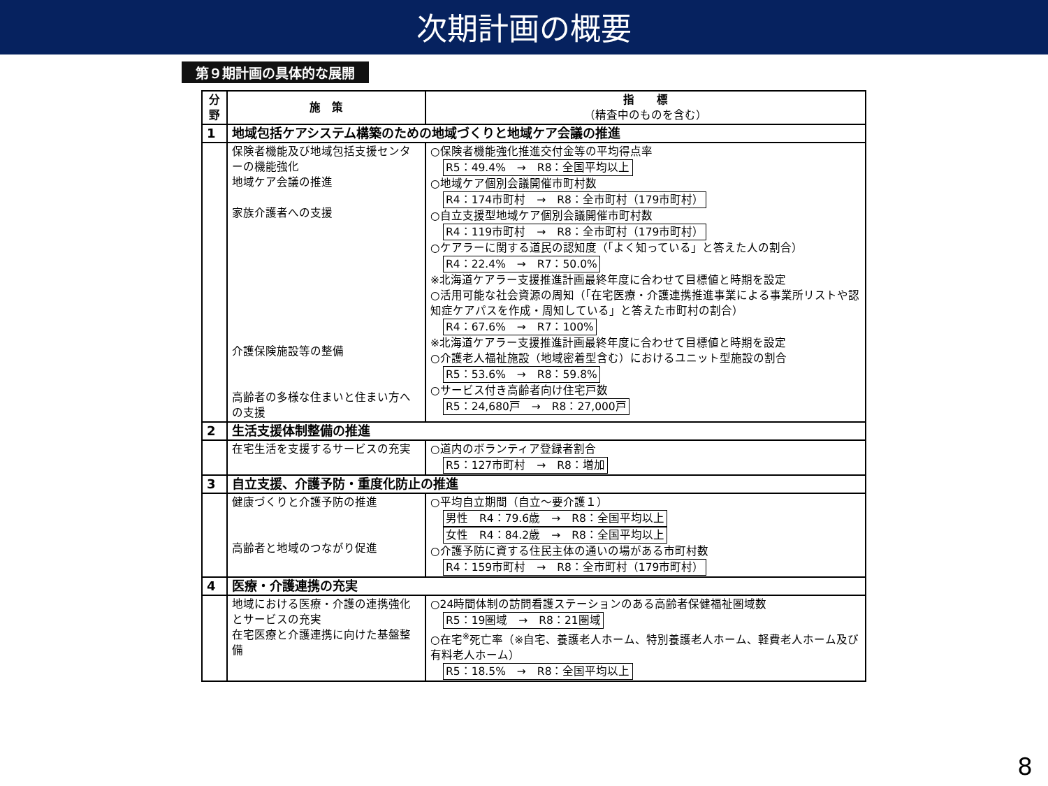次期計画の概要
第９期計画の具体的な展開
| 分野 | 施 策 | 指 標 （精査中のものを含む） |
| --- | --- | --- |
| 1 | 地域包括ケアシステム構築のための地域づくりと地域ケア会議の推進 | |
| | 保険者機能及び地域包括支援センターの機能強化 地域ケア会議の推進 家族介護者への支援 介護保険施設等の整備 高齢者の多様な住まいと住まい方への支援 | ○保険者機能強化推進交付金等の平均得点率 R5：49.4% → R8：全国平均以上 ○地域ケア個別会議開催市町村数 R4：174市町村 → R8：全市町村（179市町村） ○自立支援型地域ケア個別会議開催市町村数 R4：119市町村 → R8：全市町村（179市町村） ○ケアラーに関する道民の認知度（「よく知っている」と答えた人の割合） R4：22.4% → R7：50.0% ※北海道ケアラー支援推進計画最終年度に合わせて目標値と時期を設定 ○活用可能な社会資源の周知（「在宅医療・介護連携推進事業による事業所リストや認知症ケアパスを作成・周知している」と答えた市町村の割合） R4：67.6% → R7：100% ※北海道ケアラー支援推進計画最終年度に合わせて目標値と時期を設定 ○介護老人福祉施設（地域密着型含む）におけるユニット型施設の割合 R5：53.6% → R8：59.8% ○サービス付き高齢者向け住宅戸数 R5：24,680戸 → R8：27,000戸 |
| 2 | 生活支援体制整備の推進 | |
| | 在宅生活を支援するサービスの充実 | ○道内のボランティア登録者割合 R5：127市町村 → R8：増加 |
| 3 | 自立支援、介護予防・重度化防止の推進 | |
| | 健康づくりと介護予防の推進 高齢者と地域のつながり促進 | ○平均自立期間（自立～要介護１） 男性 R4：79.6歳 → R8：全国平均以上 女性 R4：84.2歳 → R8：全国平均以上 ○介護予防に資する住民主体の通いの場がある市町村数 R4：159市町村 → R8：全市町村（179市町村） |
| 4 | 医療・介護連携の充実 | |
| | 地域における医療・介護の連携強化とサービスの充実 在宅医療と介護連携に向けた基盤整備 | ○24時間体制の訪問看護ステーションのある高齢者保健福祉圏域数 R5：19圏域 → R8：21圏域 ○在宅<sup>※</sup>死亡率（※自宅、養護老人ホーム、特別養護老人ホーム、軽費老人ホーム及び有料老人ホーム） R5：18.5% → R8：全国平均以上 |
8